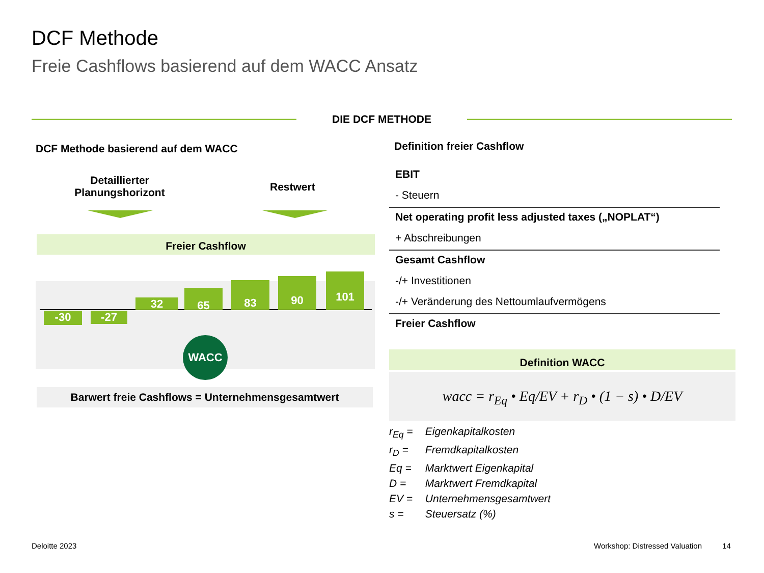DCF Methode
Freie Cashflows basierend auf dem WACC Ansatz
DIE DCF METHODE
DCF Methode basierend auf dem WACC
Detaillierter Planungshorizont
Restwert
Freier Cashflow
-30 -27
32
65
83 90 101
WACC
Barwert freie Cashflows = Unternehmensgesamtwert
Definition freier Cashflow
EBIT
- Steuern
Net operating profit less adjusted taxes („NOPLAT“)
+ Abschreibungen
Gesamt Cashflow
-/+ Investitionen
-/+ Veränderung des Nettoumlaufvermögens
Freier Cashflow
Definition WACC
wacc = r<sub>Eq</sub> • Eq/EV + r<sub>D</sub> • (1 − s) • D/EV
r<sub>Eq</sub> = Eigenkapitalkosten
r<sub>D</sub> = Fremdkapitalkosten
Eq = Marktwert Eigenkapital
D = Marktwert Fremdkapital
EV = Unternehmensgesamtwert
s = Steuersatz (%)
Deloitte 2023
Workshop: Distressed Valuation 14